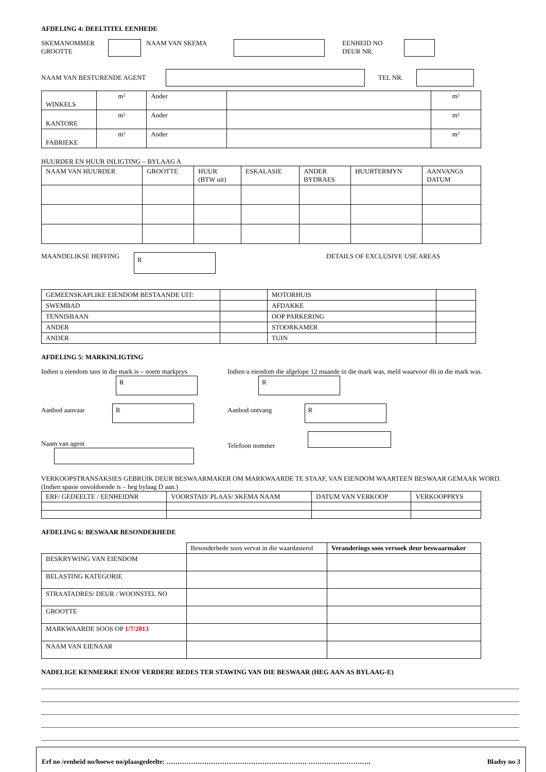AFDELING 4: DEELTITEL EENHEDE
SKEMANOMMER
GROOTTE
NAAM VAN SKEMA EENHEID NO
DEUR NR.
NAAM VAN BESTURENDE AGENT TEL NR.
| WINKELS | m² | Ander | | m² |
| KANTORE | m² | Ander | | m² |
| FABRIEKE | m² | Ander | | m² |
HUURDER EN HUUR INLIGTING – BYLAAG A
| NAAM VAN HUURDER | GROOTTE | HUUR (BTW uit) | ESKALASIE | ANDER BYDRAES | HUURTERMYN | AANVANGS DATUM |
| --- | --- | --- | --- | --- | --- | --- |
MAANDELIKSE HEFFING
R
DETAILS OF EXCLUSIVE USE AREAS
| GEMEENSKAPLIKE EIENDOM BESTAANDE UIT: | | MOTORHUIS | |
| SWEMBAD | | AFDAKKE | |
| TENNISBAAN | | OOP PARKERING | |
| ANDER | | STOORKAMER | |
| ANDER | | TUIN | |
AFDELING 5: MARKINLIGTING
Indien u eiendom tans in die mark is – noem markprys
R
Aanbod aanvaar R
Naam van agent
Indien u eiendom die afgelope 12 maande in die mark was, meld waarvoor dit in die mark was. R
Aanbod ontvang R
Telefoon nommer
VERKOOPSTRANSAKSIES GEBRUIK DEUR BESWAARMAKER OM MARKWAARDE TE STAAF, VAN EIENDOM WAARTEEN BESWAAR GEMAAK WORD. (Indien spasie onvoldoende is – heg bylaag D aan.)
| ERF/ GEDEELTE / EENHEIDNR | VOORSTAD/ PLAAS/ SKEMA NAAM | DATUM VAN VERKOOP | VERKOOPPRYS |
AFDELING 6: BESWAAR BESONDERHEDE
| | Besonderhede soos vervat in die waardasierol | Veranderings soos versoek deur beswaarmaker |
| BESKRYWING VAN EIENDOM | | |
| BELASTING KATEGORIE | | |
| STRAATADRES/ DEUR / WOONSTEL NO | | |
| GROOTTE | | |
| MARKWAARDE SOOS OP 1/7/2013 | | |
| NAAM VAN EIENAAR | | |
NADELIGE KENMERKE EN/OF VERDERE REDES TER STAWING VAN DIE BESWAAR (HEG AAN AS BYLAAG-E)
Erf no /eenheid no/hoewe no/plaasgedeelte: ……………………………………………………… ………………………. Bladsy no 3